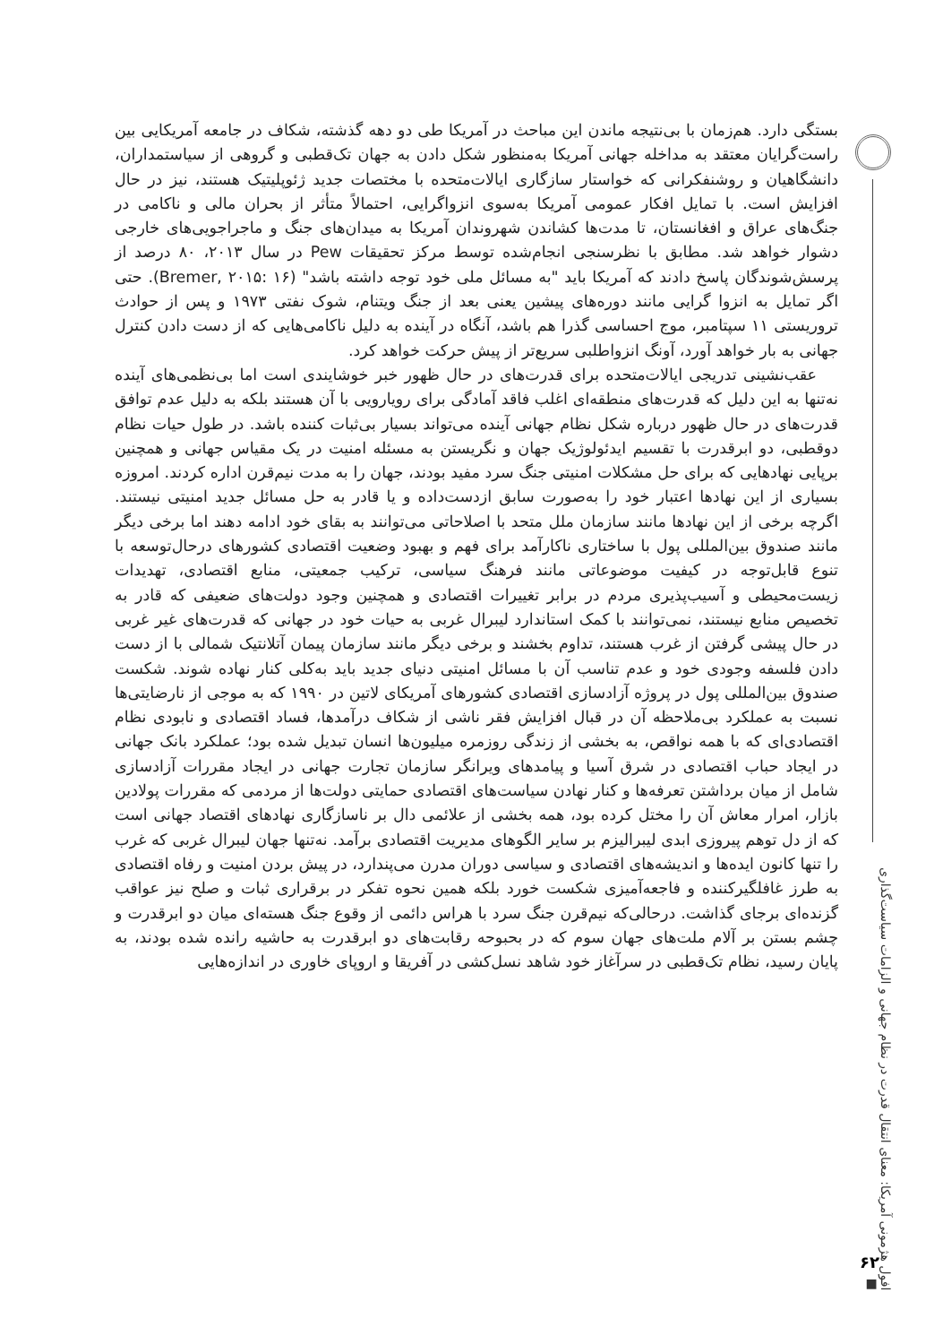افول هژمونی آمریکا: معنای انتقال قدرت در نظام جهانی و الزامات سیاست‌گذاری ■
۶۲
بستگی دارد. هم‌زمان با بی‌نتیجه ماندن این مباحث در آمریکا طی دو دهه گذشته، شکاف در جامعه آمریکایی بین راست‌گرایان معتقد به مداخله جهانی آمریکا به‌منظور شکل دادن به جهان تک‌قطبی و گروهی از سیاستمداران، دانشگاهیان و روشنفکرانی که خواستار سازگاری ایالات‌متحده با مختصات جدید ژئوپلیتیک هستند، نیز در حال افزایش است. با تمایل افکار عمومی آمریکا به‌سوی انزواگرایی، احتمالاً متأثر از بحران مالی و ناکامی در جنگ‌های عراق و افغانستان، تا مدت‌ها کشاندن شهروندان آمریکا به میدان‌های جنگ و ماجراجویی‌های خارجی دشوار خواهد شد. مطابق با نظرسنجی انجام‌شده توسط مرکز تحقیقات Pew در سال ۲۰۱۳، ۸۰ درصد از پرسش‌شوندگان پاسخ دادند که آمریکا باید "به مسائل ملی خود توجه داشته باشد" (Bremer, ۲۰۱۵: ۱۶). حتی اگر تمایل به انزوا گرایی مانند دوره‌های پیشین یعنی بعد از جنگ ویتنام، شوک نفتی ۱۹۷۳ و پس از حوادث تروریستی ۱۱ سپتامبر، موج احساسی گذرا هم باشد، آنگاه در آینده به دلیل ناکامی‌هایی که از دست دادن کنترل جهانی به بار خواهد آورد، آونگ انزواطلبی سریع‌تر از پیش حرکت خواهد کرد.
عقب‌نشینی تدریجی ایالات‌متحده برای قدرت‌های در حال ظهور خبر خوشایندی است اما بی‌نظمی‌های آینده نه‌تنها به این دلیل که قدرت‌های منطقه‌ای اغلب فاقد آمادگی برای رویارویی با آن هستند بلکه به دلیل عدم توافق قدرت‌های در حال ظهور درباره شکل نظام جهانی آینده می‌تواند بسیار بی‌ثبات کننده باشد. در طول حیات نظام دوقطبی، دو ابرقدرت با تقسیم ایدئولوژیک جهان و نگریستن به مسئله امنیت در یک مقیاس جهانی و همچنین برپایی نهادهایی که برای حل مشکلات امنیتی جنگ سرد مفید بودند، جهان را به مدت نیم‌قرن اداره کردند. امروزه بسیاری از این نهادها اعتبار خود را به‌صورت سابق ازدست‌داده و یا قادر به حل مسائل جدید امنیتی نیستند. اگرچه برخی از این نهادها مانند سازمان ملل متحد با اصلاحاتی می‌توانند به بقای خود ادامه دهند اما برخی دیگر مانند صندوق بین‌المللی پول با ساختاری ناکارآمد برای فهم و بهبود وضعیت اقتصادی کشورهای درحال‌توسعه با تنوع قابل‌توجه در کیفیت موضوعاتی مانند فرهنگ سیاسی، ترکیب جمعیتی، منابع اقتصادی، تهدیدات زیست‌محیطی و آسیب‌پذیری مردم در برابر تغییرات اقتصادی و همچنین وجود دولت‌های ضعیفی که قادر به تخصیص منابع نیستند، نمی‌توانند با کمک استاندارد لیبرال غربی به حیات خود در جهانی که قدرت‌های غیر غربی در حال پیشی گرفتن از غرب هستند، تداوم بخشند و برخی دیگر مانند سازمان پیمان آتلانتیک شمالی با از دست دادن فلسفه وجودی خود و عدم تناسب آن با مسائل امنیتی دنیای جدید باید به‌کلی کنار نهاده شوند. شکست صندوق بین‌المللی پول در پروژه آزادسازی اقتصادی کشورهای آمریکای لاتین در ۱۹۹۰ که به موجی از نارضایتی‌ها نسبت به عملکرد بی‌ملاحظه آن در قبال افزایش فقر ناشی از شکاف درآمدها، فساد اقتصادی و نابودی نظام اقتصادی‌ای که با همه نواقص، به بخشی از زندگی روزمره میلیون‌ها انسان تبدیل شده بود؛ عملکرد بانک جهانی در ایجاد حباب اقتصادی در شرق آسیا و پیامدهای ویرانگر سازمان تجارت جهانی در ایجاد مقررات آزادسازی شامل از میان برداشتن تعرفه‌ها و کنار نهادن سیاست‌های اقتصادی حمایتی دولت‌ها از مردمی که مقررات پولادین بازار، امرار معاش آن را مختل کرده بود، همه بخشی از علائمی دال بر ناسازگاری نهادهای اقتصاد جهانی است که از دل توهم پیروزی ابدی لیبرالیزم بر سایر الگوهای مدیریت اقتصادی برآمد. نه‌تنها جهان لیبرال غربی که غرب را تنها کانون ایده‌ها و اندیشه‌های اقتصادی و سیاسی دوران مدرن می‌پندارد، در پیش بردن امنیت و رفاه اقتصادی به طرز غافلگیرکننده و فاجعه‌آمیزی شکست خورد بلکه همین نحوه تفکر در برقراری ثبات و صلح نیز عواقب گزنده‌ای برجای گذاشت. درحالی‌که نیم‌قرن جنگ سرد با هراس دائمی از وقوع جنگ هسته‌ای میان دو ابرقدرت و چشم بستن بر آلام ملت‌های جهان سوم که در بحبوحه رقابت‌های دو ابرقدرت به حاشیه رانده شده بودند، به پایان رسید، نظام تک‌قطبی در سرآغاز خود شاهد نسل‌کشی در آفریقا و اروپای خاوری در اندازه‌هایی